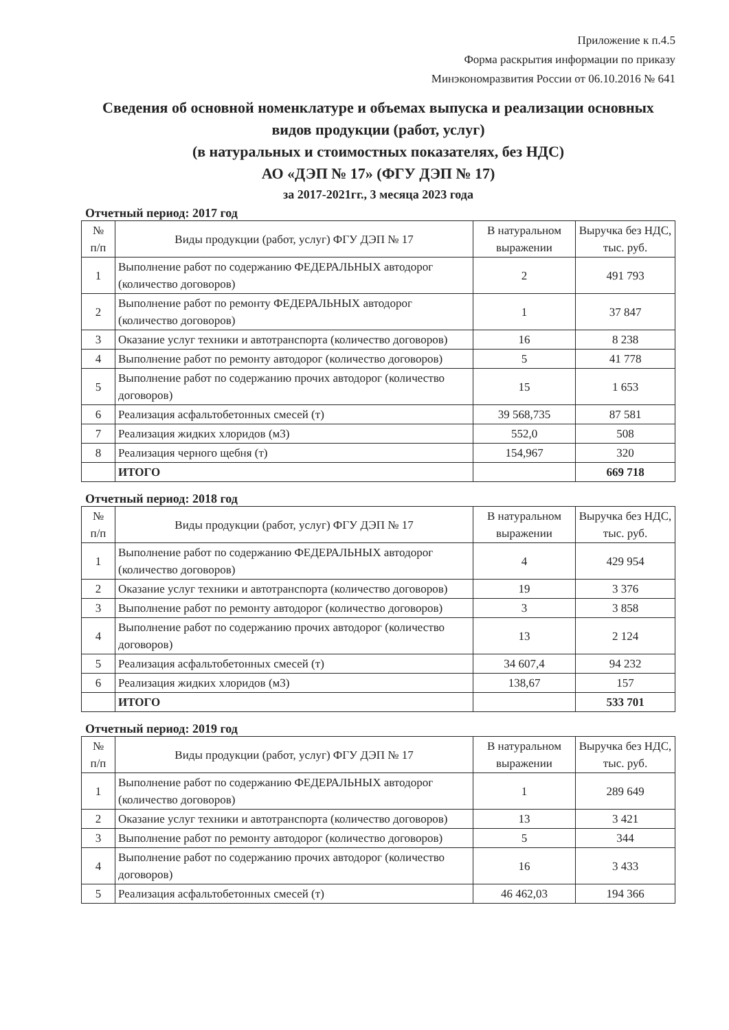Приложение к п.4.5
Форма раскрытия информации по приказу
Минэкономразвития России от 06.10.2016 № 641
Сведения об основной номенклатуре и объемах выпуска и реализации основных видов продукции (работ, услуг)
(в натуральных и стоимостных показателях, без НДС)
АО «ДЭП № 17» (ФГУ ДЭП № 17)
за 2017-2021гг., 3 месяца 2023 года
Отчетный период: 2017 год
| № п/п | Виды продукции (работ, услуг) ФГУ ДЭП № 17 | В натуральном выражении | Выручка без НДС, тыс. руб. |
| --- | --- | --- | --- |
| 1 | Выполнение работ по содержанию ФЕДЕРАЛЬНЫХ автодорог (количество договоров) | 2 | 491 793 |
| 2 | Выполнение работ по ремонту ФЕДЕРАЛЬНЫХ автодорог (количество договоров) | 1 | 37 847 |
| 3 | Оказание услуг техники и автотранспорта (количество договоров) | 16 | 8 238 |
| 4 | Выполнение работ по ремонту автодорог (количество договоров) | 5 | 41 778 |
| 5 | Выполнение работ по содержанию прочих автодорог (количество договоров) | 15 | 1 653 |
| 6 | Реализация асфальтобетонных смесей (т) | 39 568,735 | 87 581 |
| 7 | Реализация жидких хлоридов (м3) | 552,0 | 508 |
| 8 | Реализация черного щебня (т) | 154,967 | 320 |
| | ИТОГО | | 669 718 |
Отчетный период: 2018 год
| № п/п | Виды продукции (работ, услуг) ФГУ ДЭП № 17 | В натуральном выражении | Выручка без НДС, тыс. руб. |
| --- | --- | --- | --- |
| 1 | Выполнение работ по содержанию ФЕДЕРАЛЬНЫХ автодорог (количество договоров) | 4 | 429 954 |
| 2 | Оказание услуг техники и автотранспорта (количество договоров) | 19 | 3 376 |
| 3 | Выполнение работ по ремонту автодорог (количество договоров) | 3 | 3 858 |
| 4 | Выполнение работ по содержанию прочих автодорог (количество договоров) | 13 | 2 124 |
| 5 | Реализация асфальтобетонных смесей (т) | 34 607,4 | 94 232 |
| 6 | Реализация жидких хлоридов (м3) | 138,67 | 157 |
| | ИТОГО | | 533 701 |
Отчетный период: 2019 год
| № п/п | Виды продукции (работ, услуг) ФГУ ДЭП № 17 | В натуральном выражении | Выручка без НДС, тыс. руб. |
| --- | --- | --- | --- |
| 1 | Выполнение работ по содержанию ФЕДЕРАЛЬНЫХ автодорог (количество договоров) | 1 | 289 649 |
| 2 | Оказание услуг техники и автотранспорта (количество договоров) | 13 | 3 421 |
| 3 | Выполнение работ по ремонту автодорог (количество договоров) | 5 | 344 |
| 4 | Выполнение работ по содержанию прочих автодорог (количество договоров) | 16 | 3 433 |
| 5 | Реализация асфальтобетонных смесей (т) | 46 462,03 | 194 366 |